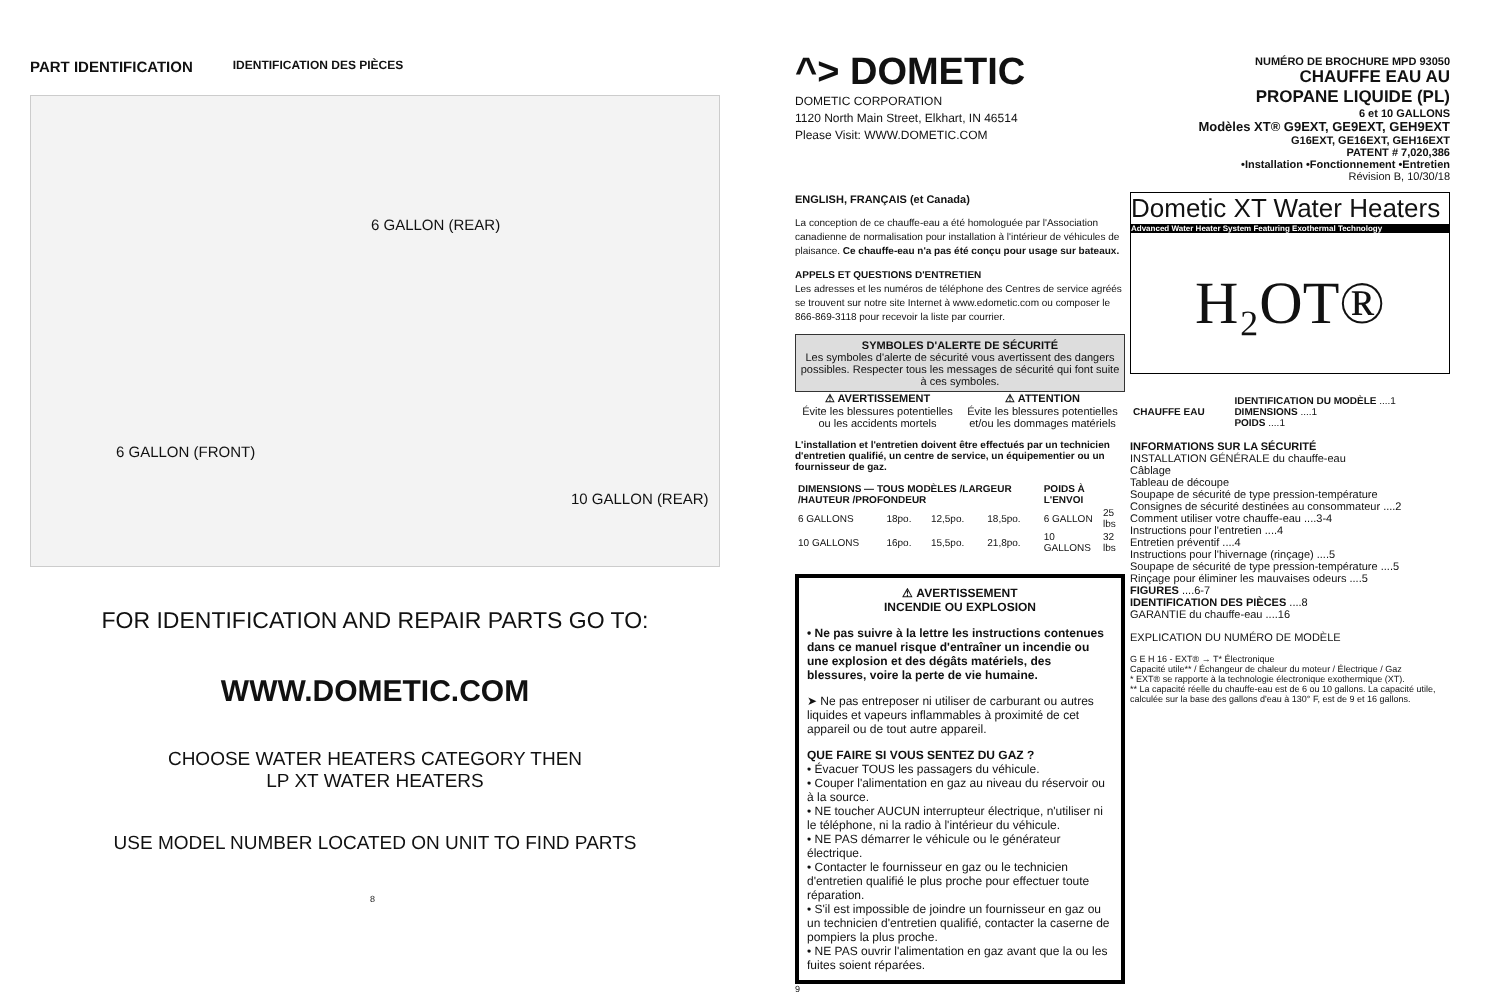PART IDENTIFICATION
IDENTIFICATION DES PIÈCES
6 GALLON (REAR)
6 GALLON (FRONT)
10 GALLON (REAR)
FOR IDENTIFICATION AND REPAIR PARTS GO TO:
WWW.DOMETIC.COM
CHOOSE WATER HEATERS CATEGORY THEN
LP XT WATER HEATERS
USE MODEL NUMBER LOCATED ON UNIT TO FIND PARTS
8
^> DOMETIC
DOMETIC CORPORATION
1120 North Main Street, Elkhart, IN 46514
Please Visit: WWW.DOMETIC.COM
ENGLISH, FRANÇAIS (et Canada)
La conception de ce chauffe-eau a été homologuée par l'Association canadienne de normalisation pour installation à l'intérieur de véhicules de plaisance. Ce chauffe-eau n'a pas été conçu pour usage sur bateaux.
APPELS ET QUESTIONS D'ENTRETIEN
Les adresses et les numéros de téléphone des Centres de service agréés se trouvent sur notre site Internet à www.edometic.com ou composer le 866-869-3118 pour recevoir la liste par courrier.
SYMBOLES D'ALERTE DE SÉCURITÉ
Les symboles d'alerte de sécurité vous avertissent des dangers possibles. Respecter tous les messages de sécurité qui font suite à ces symboles.
⚠ AVERTISSEMENT
Évite les blessures potentielles ou les accidents mortels
⚠ ATTENTION
Évite les blessures potentielles et/ou les dommages matériels
L'installation et l'entretien doivent être effectués par un technicien d'entretien qualifié, un centre de service, un équipementier ou un fournisseur de gaz.
| DIMENSIONS — TOUS MODÈLES /LARGEUR /HAUTEUR /PROFONDEUR | | | | POIDS À L'ENVOI | |
| --- | --- | --- | --- | --- | --- |
| 6 GALLONS | 18po. | 12,5po. | 18,5po. | 6 GALLON | 25 lbs |
| 10 GALLONS | 16po. | 15,5po. | 21,8po. | 10 GALLONS | 32 lbs |
⚠ AVERTISSEMENT
INCENDIE OU EXPLOSION
• Ne pas suivre à la lettre les instructions contenues dans ce manuel risque d'entraîner un incendie ou une explosion et des dégâts matériels, des blessures, voire la perte de vie humaine.
➤ Ne pas entreposer ni utiliser de carburant ou autres liquides et vapeurs inflammables à proximité de cet appareil ou de tout autre appareil.
QUE FAIRE SI VOUS SENTEZ DU GAZ ?
• Évacuer TOUS les passagers du véhicule.
• Couper l'alimentation en gaz au niveau du réservoir ou à la source.
• NE toucher AUCUN interrupteur électrique, n'utiliser ni le téléphone, ni la radio à l'intérieur du véhicule.
• NE PAS démarrer le véhicule ou le générateur électrique.
• Contacter le fournisseur en gaz ou le technicien d'entretien qualifié le plus proche pour effectuer toute réparation.
• S'il est impossible de joindre un fournisseur en gaz ou un technicien d'entretien qualifié, contacter la caserne de pompiers la plus proche.
• NE PAS ouvrir l'alimentation en gaz avant que la ou les fuites soient réparées.
9
NUMÉRO DE BROCHURE MPD 93050
CHAUFFE EAU AU
PROPANE LIQUIDE (PL)
6 et 10 GALLONS
Modèles XT® G9EXT, GE9EXT, GEH9EXT
G16EXT, GE16EXT, GEH16EXT
PATENT # 7,020,386
•Installation •Fonctionnement •Entretien
Révision B, 10/30/18
Dometic XT Water Heaters
Advanced Water Heater System Featuring Exothermal Technology
H₂OT®
| CHAUFFE EAU | IDENTIFICATION DU MODÈLE ....1 DIMENSIONS ....1 POIDS ....1 |
INFORMATIONS SUR LA SÉCURITÉ
INSTALLATION GÉNÉRALE du chauffe-eau
Câblage
Tableau de découpe
Soupape de sécurité de type pression-température
Consignes de sécurité destinées au consommateur ....2
Comment utiliser votre chauffe-eau ....3-4
Instructions pour l'entretien ....4
Entretien préventif ....4
Instructions pour l'hivernage (rinçage) ....5
Soupape de sécurité de type pression-température ....5
Rinçage pour éliminer les mauvaises odeurs ....5
FIGURES ....6-7
IDENTIFICATION DES PIÈCES ....8
GARANTIE du chauffe-eau ....16
EXPLICATION DU NUMÉRO DE MODÈLE
G E H 16 - EXT® → T* Électronique
Capacité utile** / Échangeur de chaleur du moteur / Électrique / Gaz
* EXT® se rapporte à la technologie électronique exothermique (XT).
** La capacité réelle du chauffe-eau est de 6 ou 10 gallons. La capacité utile, calculée sur la base des gallons d'eau à 130° F, est de 9 et 16 gallons.